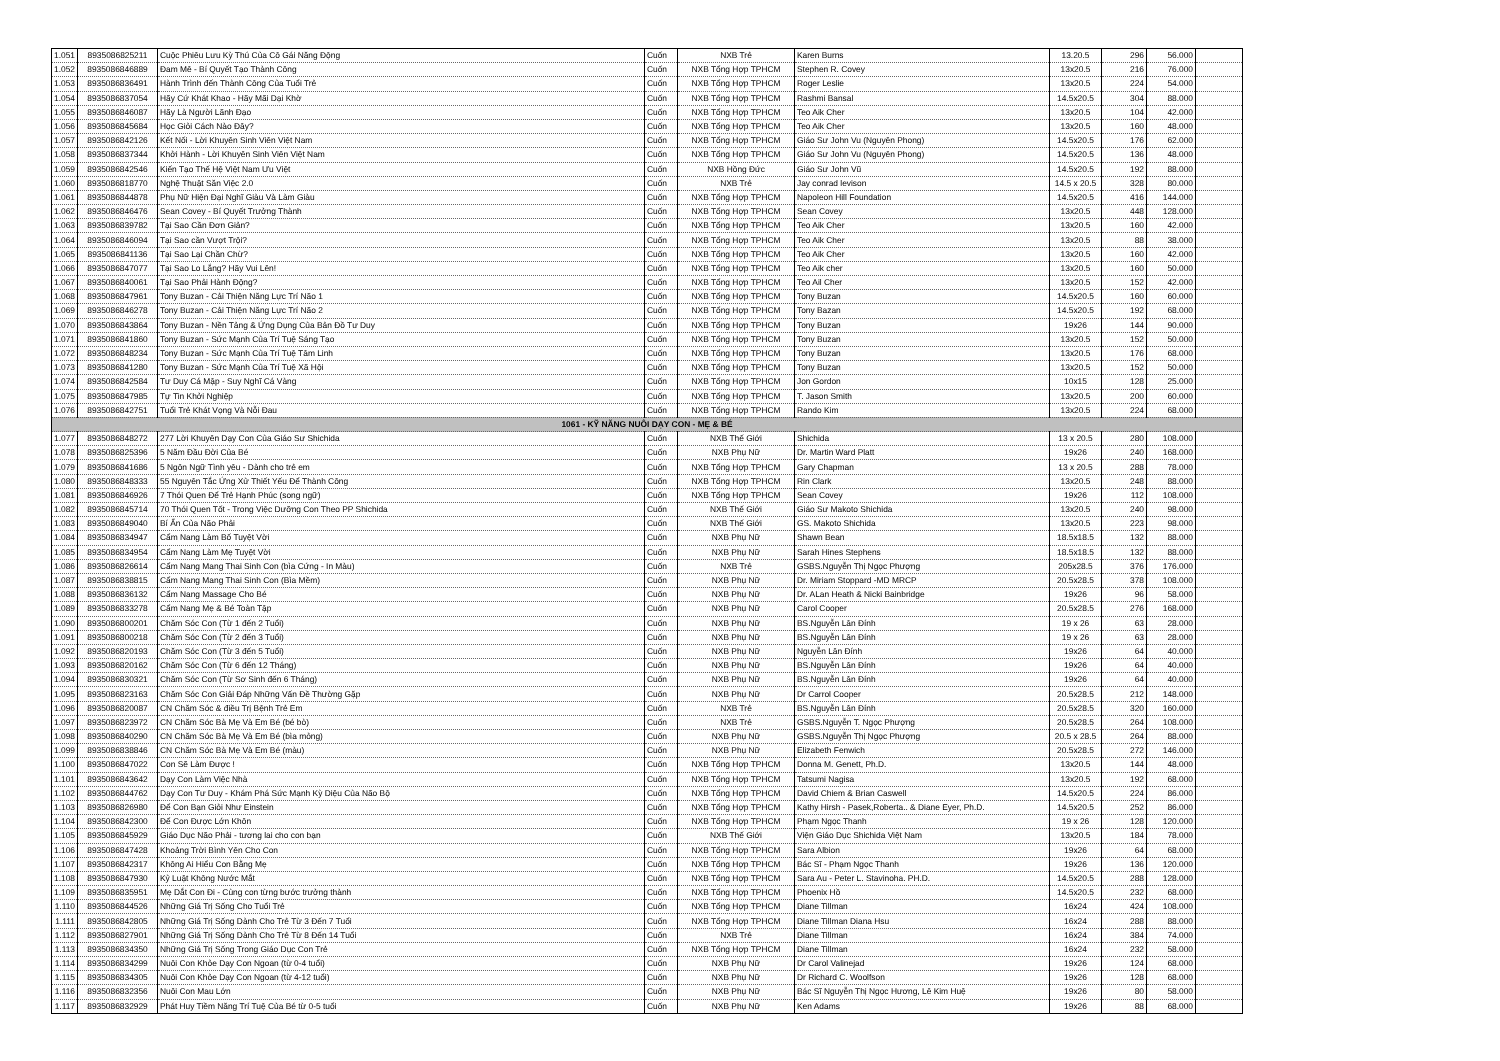| 1.051 | 8935086825211 | Cuộc Phiêu Lưu Kỳ Thú Của Cô Gái Năng Động | Cuốn | NXB Trẻ | Karen Burns | 13.20.5 | 296 | 56.000 | |
| 1.052 | 8935086846889 | Đam Mê - Bí Quyết Tạo Thành Công | Cuốn | NXB Tổng Hợp TPHCM | Stephen R. Covey | 13x20.5 | 216 | 76.000 | |
| 1.053 | 8935086836491 | Hành Trình đến Thành Công Của Tuổi Trẻ | Cuốn | NXB Tổng Hợp TPHCM | Roger Leslie | 13x20.5 | 224 | 54.000 | |
| 1.054 | 8935086837054 | Hãy Cứ Khát Khao - Hãy Mãi Dại Khờ | Cuốn | NXB Tổng Hợp TPHCM | Rashmi Bansal | 14.5x20.5 | 304 | 88.000 | |
| 1.055 | 8935086846087 | Hãy Là Người Lãnh Đạo | Cuốn | NXB Tổng Hợp TPHCM | Teo Aik Cher | 13x20.5 | 104 | 42.000 | |
| 1.056 | 8935086845684 | Học Giỏi Cách Nào Đây? | Cuốn | NXB Tổng Hợp TPHCM | Teo Aik Cher | 13x20.5 | 160 | 48.000 | |
| 1.057 | 8935086842126 | Kết Nối - Lời Khuyên Sinh Viên Việt Nam | Cuốn | NXB Tổng Hợp TPHCM | Giáo Sư John Vu (Nguyên Phong) | 14.5x20.5 | 176 | 62.000 | |
| 1.058 | 8935086837344 | Khởi Hành - Lời Khuyên Sinh Viên Việt Nam | Cuốn | NXB Tổng Hợp TPHCM | Giáo Sư John Vu (Nguyên Phong) | 14.5x20.5 | 136 | 48.000 | |
| 1.059 | 8935086842546 | Kiến Tạo Thế Hệ Việt Nam Ưu Việt | Cuốn | NXB Hồng Đức | Giáo Sư John Vũ | 14.5x20.5 | 192 | 88.000 | |
| 1.060 | 8935086818770 | Nghệ Thuật Săn Việc 2.0 | Cuốn | NXB Trẻ | Jay conrad levison | 14.5 x 20.5 | 328 | 80.000 | |
| 1.061 | 8935086844878 | Phụ Nữ Hiện Đại Nghĩ Giàu Và Làm Giàu | Cuốn | NXB Tổng Hợp TPHCM | Napoleon Hill Foundation | 14.5x20.5 | 416 | 144.000 | |
| 1.062 | 8935086846476 | Sean Covey - Bí Quyết Trưởng Thành | Cuốn | NXB Tổng Hợp TPHCM | Sean Covey | 13x20.5 | 448 | 128.000 | |
| 1.063 | 8935086839782 | Tại Sao Cần Đơn Giản? | Cuốn | NXB Tổng Hợp TPHCM | Teo Aik Cher | 13x20.5 | 160 | 42.000 | |
| 1.064 | 8935086846094 | Tại Sao cần Vượt Trội? | Cuốn | NXB Tổng Hợp TPHCM | Teo Aik Cher | 13x20.5 | 88 | 38.000 | |
| 1.065 | 8935086841136 | Tại Sao Lại Chần Chừ? | Cuốn | NXB Tổng Hợp TPHCM | Teo Aik Cher | 13x20.5 | 160 | 42.000 | |
| 1.066 | 8935086847077 | Tại Sao Lo Lắng? Hãy Vui Lên! | Cuốn | NXB Tổng Hợp TPHCM | Teo Aik cher | 13x20.5 | 160 | 50.000 | |
| 1.067 | 8935086840061 | Tại Sao Phải Hành Động? | Cuốn | NXB Tổng Hợp TPHCM | Teo Ail Cher | 13x20.5 | 152 | 42.000 | |
| 1.068 | 8935086847961 | Tony Buzan - Cải Thiện Năng Lực Trí Não 1 | Cuốn | NXB Tổng Hợp TPHCM | Tony Buzan | 14.5x20.5 | 160 | 60.000 | |
| 1.069 | 8935086846278 | Tony Buzan - Cải Thiện Năng Lực Trí Não 2 | Cuốn | NXB Tổng Hợp TPHCM | Tony Bazan | 14.5x20.5 | 192 | 68.000 | |
| 1.070 | 8935086843864 | Tony Buzan - Nền Tảng & Ứng Dụng Của Bản Đồ Tư Duy | Cuốn | NXB Tổng Hợp TPHCM | Tony Buzan | 19x26 | 144 | 90.000 | |
| 1.071 | 8935086841860 | Tony Buzan - Sức Mạnh Của Trí Tuệ Sáng Tạo | Cuốn | NXB Tổng Hợp TPHCM | Tony Buzan | 13x20.5 | 152 | 50.000 | |
| 1.072 | 8935086848234 | Tony Buzan - Sức Mạnh Của Trí Tuệ Tâm Linh | Cuốn | NXB Tổng Hợp TPHCM | Tony Buzan | 13x20.5 | 176 | 68.000 | |
| 1.073 | 8935086841280 | Tony Buzan - Sức Mạnh Của Trí Tuệ Xã Hội | Cuốn | NXB Tổng Hợp TPHCM | Tony Buzan | 13x20.5 | 152 | 50.000 | |
| 1.074 | 8935086842584 | Tư Duy Cá Mập - Suy Nghĩ Cá Vàng | Cuốn | NXB Tổng Hợp TPHCM | Jon Gordon | 10x15 | 128 | 25.000 | |
| 1.075 | 8935086847985 | Tự Tin Khởi Nghiệp | Cuốn | NXB Tổng Hợp TPHCM | T. Jason Smith | 13x20.5 | 200 | 60.000 | |
| 1.076 | 8935086842751 | Tuổi Trẻ Khát Vọng Và Nỗi Đau | Cuốn | NXB Tổng Hợp TPHCM | Rando Kim | 13x20.5 | 224 | 68.000 | |
| 1061 - KỸ NĂNG NUÔI DẠY CON - MẸ & BÉ | | | | | | | | | |
| 1.077 | 8935086848272 | 277 Lời Khuyên Dạy Con Của Giáo Sư Shichida | Cuốn | NXB Thế Giới | Shichida | 13 x 20.5 | 280 | 108.000 | |
| 1.078 | 8935086825396 | 5 Năm Đầu Đời Của Bé | Cuốn | NXB Phụ Nữ | Dr. Martin Ward Platt | 19x26 | 240 | 168.000 | |
| 1.079 | 8935086841686 | 5 Ngôn Ngữ Tình yêu - Dành cho trẻ em | Cuốn | NXB Tổng Hợp TPHCM | Gary Chapman | 13 x 20.5 | 288 | 78.000 | |
| 1.080 | 8935086848333 | 55 Nguyên Tắc Ứng Xử Thiết Yếu Để Thành Công | Cuốn | NXB Tổng Hợp TPHCM | Rin Clark | 13x20.5 | 248 | 88.000 | |
| 1.081 | 8935086846926 | 7 Thói Quen Để Trẻ Hạnh Phúc (song ngữ) | Cuốn | NXB Tổng Hợp TPHCM | Sean Covey | 19x26 | 112 | 108.000 | |
| 1.082 | 8935086845714 | 70 Thói Quen Tốt - Trong Việc Dưỡng Con Theo PP Shichida | Cuốn | NXB Thế Giới | Giáo Sư Makoto Shichida | 13x20.5 | 240 | 98.000 | |
| 1.083 | 8935086849040 | Bí Ẩn Của Não Phải | Cuốn | NXB Thế Giới | GS. Makoto Shichida | 13x20.5 | 223 | 98.000 | |
| 1.084 | 8935086834947 | Cẩm Nang Làm Bố Tuyệt Vời | Cuốn | NXB Phụ Nữ | Shawn Bean | 18.5x18.5 | 132 | 88.000 | |
| 1.085 | 8935086834954 | Cẩm Nang Làm Mẹ Tuyệt Vời | Cuốn | NXB Phụ Nữ | Sarah Hines Stephens | 18.5x18.5 | 132 | 88.000 | |
| 1.086 | 8935086826614 | Cẩm Nang Mang Thai Sinh Con (bìa Cứng - In Màu) | Cuốn | NXB Trẻ | GSBS.Nguyễn Thị Ngọc Phượng | 205x28.5 | 376 | 176.000 | |
| 1.087 | 8935086838815 | Cẩm Nang Mang Thai Sinh Con (Bìa Mềm) | Cuốn | NXB Phụ Nữ | Dr. Miriam Stoppard -MD MRCP | 20.5x28.5 | 378 | 108.000 | |
| 1.088 | 8935086836132 | Cẩm Nang Massage Cho Bé | Cuốn | NXB Phụ Nữ | Dr. ALan Heath & Nicki Bainbridge | 19x26 | 96 | 58.000 | |
| 1.089 | 8935086833278 | Cẩm Nang Mẹ & Bé Toàn Tập | Cuốn | NXB Phụ Nữ | Carol Cooper | 20.5x28.5 | 276 | 168.000 | |
| 1.090 | 8935086800201 | Chăm Sóc Con (Từ 1 đến 2 Tuổi) | Cuốn | NXB Phụ Nữ | BS.Nguyễn Lân Đính | 19 x 26 | 63 | 28.000 | |
| 1.091 | 8935086800218 | Chăm Sóc Con (Từ 2 đến 3 Tuổi) | Cuốn | NXB Phụ Nữ | BS.Nguyễn Lân Đính | 19 x 26 | 63 | 28.000 | |
| 1.092 | 8935086820193 | Chăm Sóc Con (Từ 3 đến 5 Tuổi) | Cuốn | NXB Phụ Nữ | Nguyễn Lân Đính | 19x26 | 64 | 40.000 | |
| 1.093 | 8935086820162 | Chăm Sóc Con (Từ 6 đến 12 Tháng) | Cuốn | NXB Phụ Nữ | BS.Nguyễn Lân Đính | 19x26 | 64 | 40.000 | |
| 1.094 | 8935086830321 | Chăm Sóc Con (Từ Sơ Sinh đến 6 Tháng) | Cuốn | NXB Phụ Nữ | BS.Nguyễn Lân Đính | 19x26 | 64 | 40.000 | |
| 1.095 | 8935086823163 | Chăm Sóc Con Giải Đáp Những Vấn Đề Thường Gặp | Cuốn | NXB Phụ Nữ | Dr Carrol Cooper | 20.5x28.5 | 212 | 148.000 | |
| 1.096 | 8935086820087 | CN Chăm Sóc & điều Trị Bệnh Trẻ Em | Cuốn | NXB Trẻ | BS.Nguyễn Lân Đính | 20.5x28.5 | 320 | 160.000 | |
| 1.097 | 8935086823972 | CN Chăm Sóc Bà Mẹ Và Em Bé (bé bò) | Cuốn | NXB Trẻ | GSBS.Nguyễn T. Ngọc Phượng | 20.5x28.5 | 264 | 108.000 | |
| 1.098 | 8935086840290 | CN Chăm Sóc Bà Mẹ Và Em Bé (bìa mỏng) | Cuốn | NXB Phụ Nữ | GSBS.Nguyễn Thị Ngọc Phượng | 20.5 x 28.5 | 264 | 88.000 | |
| 1.099 | 8935086838846 | CN Chăm Sóc Bà Mẹ Và Em Bé (màu) | Cuốn | NXB Phụ Nữ | Elizabeth Fenwich | 20.5x28.5 | 272 | 146.000 | |
| 1.100 | 8935086847022 | Con Sẽ Làm Được ! | Cuốn | NXB Tổng Hợp TPHCM | Donna M. Genett, Ph.D. | 13x20.5 | 144 | 48.000 | |
| 1.101 | 8935086843642 | Dạy Con Làm Việc Nhà | Cuốn | NXB Tổng Hợp TPHCM | Tatsumi Nagisa | 13x20.5 | 192 | 68.000 | |
| 1.102 | 8935086844762 | Dạy Con Tư Duy - Khám Phá Sức Mạnh Kỳ Diệu Của Não Bộ | Cuốn | NXB Tổng Hợp TPHCM | David Chiem & Brian Caswell | 14.5x20.5 | 224 | 86.000 | |
| 1.103 | 8935086826980 | Để Con Bạn Giỏi Như Einstein | Cuốn | NXB Tổng Hợp TPHCM | Kathy Hirsh - Pasek,Roberta.. & Diane Eyer, Ph.D. | 14.5x20.5 | 252 | 86.000 | |
| 1.104 | 8935086842300 | Để Con Được Lớn Khôn | Cuốn | NXB Tổng Hợp TPHCM | Phạm Ngọc Thanh | 19 x 26 | 128 | 120.000 | |
| 1.105 | 8935086845929 | Giáo Dục Não Phải - tương lai cho con bạn | Cuốn | NXB Thế Giới | Viện Giáo Dục Shichida Việt Nam | 13x20.5 | 184 | 78.000 | |
| 1.106 | 8935086847428 | Khoảng Trời Bình Yên Cho Con | Cuốn | NXB Tổng Hợp TPHCM | Sara Albion | 19x26 | 64 | 68.000 | |
| 1.107 | 8935086842317 | Không Ai Hiểu Con Bằng Mẹ | Cuốn | NXB Tổng Hợp TPHCM | Bác Sĩ - Phạm Ngọc Thanh | 19x26 | 136 | 120.000 | |
| 1.108 | 8935086847930 | Kỷ Luật Không Nước Mắt | Cuốn | NXB Tổng Hợp TPHCM | Sara Au - Peter L. Stavinoha. PH.D. | 14.5x20.5 | 288 | 128.000 | |
| 1.109 | 8935086835951 | Mẹ Dắt Con Đi - Cùng con từng bước trưởng thành | Cuốn | NXB Tổng Hợp TPHCM | Phoenix Hồ | 14.5x20.5 | 232 | 68.000 | |
| 1.110 | 8935086844526 | Những Giá Trị Sống Cho Tuổi Trẻ | Cuốn | NXB Tổng Hợp TPHCM | Diane Tillman | 16x24 | 424 | 108.000 | |
| 1.111 | 8935086842805 | Những Giá Trị Sống Dành Cho Trẻ Từ 3 Đến 7 Tuổi | Cuốn | NXB Tổng Hợp TPHCM | Diane Tillman Diana Hsu | 16x24 | 288 | 88.000 | |
| 1.112 | 8935086827901 | Những Giá Trị Sống Dành Cho Trẻ Từ 8 Đến 14 Tuổi | Cuốn | NXB Trẻ | Diane Tillman | 16x24 | 384 | 74.000 | |
| 1.113 | 8935086834350 | Những Giá Trị Sống Trong Giáo Dục Con Trẻ | Cuốn | NXB Tổng Hợp TPHCM | Diane Tillman | 16x24 | 232 | 58.000 | |
| 1.114 | 8935086834299 | Nuôi Con Khỏe Dạy Con Ngoan (từ 0-4 tuổi) | Cuốn | NXB Phụ Nữ | Dr Carol Valinejad | 19x26 | 124 | 68.000 | |
| 1.115 | 8935086834305 | Nuôi Con Khỏe Dạy Con Ngoan (từ 4-12 tuổi) | Cuốn | NXB Phụ Nữ | Dr Richard C. Woolfson | 19x26 | 128 | 68.000 | |
| 1.116 | 8935086832356 | Nuôi Con Mau Lớn | Cuốn | NXB Phụ Nữ | Bác Sĩ Nguyễn Thị Ngọc Hương, Lê Kim Huệ | 19x26 | 80 | 58.000 | |
| 1.117 | 8935086832929 | Phát Huy Tiềm Năng Trí Tuệ Của Bé từ 0-5 tuổi | Cuốn | NXB Phụ Nữ | Ken Adams | 19x26 | 88 | 68.000 | |